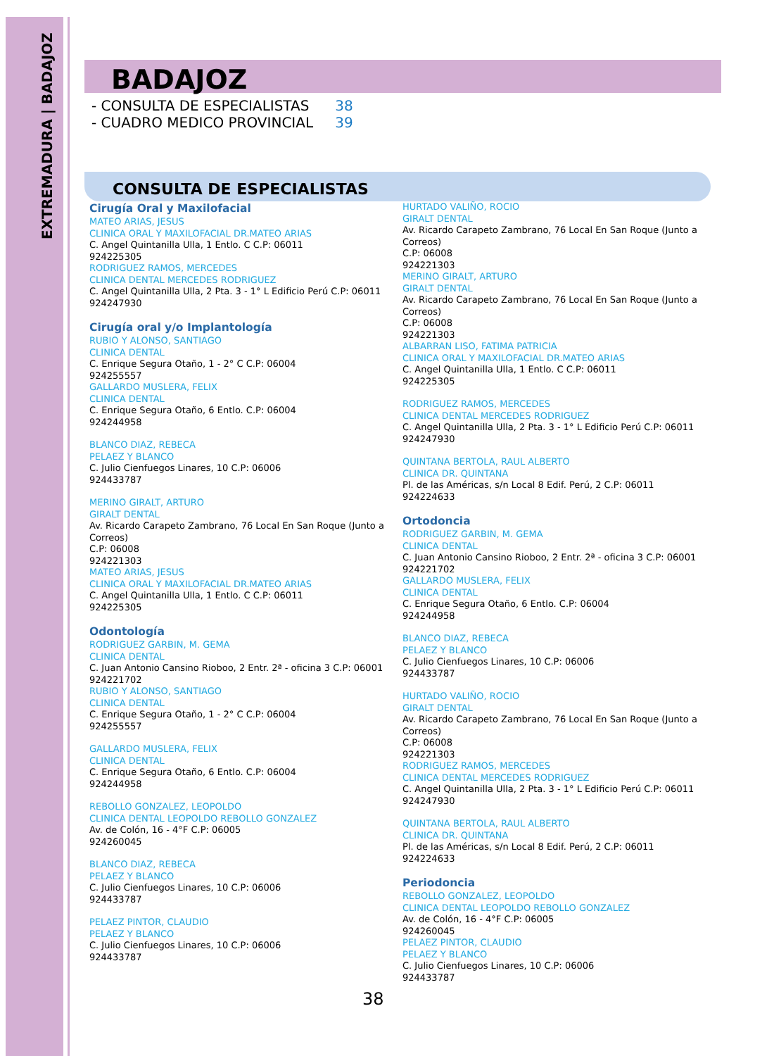EXTREMADURA | BADAJOZ
BADAJOZ
- CONSULTA DE ESPECIALISTAS 38
- CUADRO MEDICO PROVINCIAL 39
CONSULTA DE ESPECIALISTAS
Cirugía Oral y Maxilofacial
MATEO ARIAS, JESUS
CLINICA ORAL Y MAXILOFACIAL DR.MATEO ARIAS
C. Angel Quintanilla Ulla, 1 Entlo. C C.P: 06011
924225305
RODRIGUEZ RAMOS, MERCEDES
CLINICA DENTAL MERCEDES RODRIGUEZ
C. Angel Quintanilla Ulla, 2 Pta. 3 - 1° L Edificio Perú C.P: 06011
924247930
Cirugía oral y/o Implantología
RUBIO Y ALONSO, SANTIAGO
CLINICA DENTAL
C. Enrique Segura Otaño, 1 - 2° C C.P: 06004
924255557
GALLARDO MUSLERA, FELIX
CLINICA DENTAL
C. Enrique Segura Otaño, 6 Entlo. C.P: 06004
924244958
BLANCO DIAZ, REBECA
PELAEZ Y BLANCO
C. Julio Cienfuegos Linares, 10 C.P: 06006
924433787
MERINO GIRALT, ARTURO
GIRALT DENTAL
Av. Ricardo Carapeto Zambrano, 76 Local En San Roque (Junto a Correos)
C.P: 06008
924221303
MATEO ARIAS, JESUS
CLINICA ORAL Y MAXILOFACIAL DR.MATEO ARIAS
C. Angel Quintanilla Ulla, 1 Entlo. C C.P: 06011
924225305
Odontología
RODRIGUEZ GARBIN, M. GEMA
CLINICA DENTAL
C. Juan Antonio Cansino Rioboo, 2 Entr. 2ª - oficina 3 C.P: 06001
924221702
RUBIO Y ALONSO, SANTIAGO
CLINICA DENTAL
C. Enrique Segura Otaño, 1 - 2° C C.P: 06004
924255557
GALLARDO MUSLERA, FELIX
CLINICA DENTAL
C. Enrique Segura Otaño, 6 Entlo. C.P: 06004
924244958
REBOLLO GONZALEZ, LEOPOLDO
CLINICA DENTAL LEOPOLDO REBOLLO GONZALEZ
Av. de Colón, 16 - 4°F C.P: 06005
924260045
BLANCO DIAZ, REBECA
PELAEZ Y BLANCO
C. Julio Cienfuegos Linares, 10 C.P: 06006
924433787
PELAEZ PINTOR, CLAUDIO
PELAEZ Y BLANCO
C. Julio Cienfuegos Linares, 10 C.P: 06006
924433787
HURTADO VALIÑO, ROCIO
GIRALT DENTAL
Av. Ricardo Carapeto Zambrano, 76 Local En San Roque (Junto a Correos)
C.P: 06008
924221303
MERINO GIRALT, ARTURO
GIRALT DENTAL
Av. Ricardo Carapeto Zambrano, 76 Local En San Roque (Junto a Correos)
C.P: 06008
924221303
ALBARRAN LISO, FATIMA PATRICIA
CLINICA ORAL Y MAXILOFACIAL DR.MATEO ARIAS
C. Angel Quintanilla Ulla, 1 Entlo. C C.P: 06011
924225305
RODRIGUEZ RAMOS, MERCEDES
CLINICA DENTAL MERCEDES RODRIGUEZ
C. Angel Quintanilla Ulla, 2 Pta. 3 - 1° L Edificio Perú C.P: 06011
924247930
QUINTANA BERTOLA, RAUL ALBERTO
CLINICA DR. QUINTANA
Pl. de las Américas, s/n Local 8 Edif. Perú, 2 C.P: 06011
924224633
Ortodoncia
RODRIGUEZ GARBIN, M. GEMA
CLINICA DENTAL
C. Juan Antonio Cansino Rioboo, 2 Entr. 2ª - oficina 3 C.P: 06001
924221702
GALLARDO MUSLERA, FELIX
CLINICA DENTAL
C. Enrique Segura Otaño, 6 Entlo. C.P: 06004
924244958
BLANCO DIAZ, REBECA
PELAEZ Y BLANCO
C. Julio Cienfuegos Linares, 10 C.P: 06006
924433787
HURTADO VALIÑO, ROCIO
GIRALT DENTAL
Av. Ricardo Carapeto Zambrano, 76 Local En San Roque (Junto a Correos)
C.P: 06008
924221303
RODRIGUEZ RAMOS, MERCEDES
CLINICA DENTAL MERCEDES RODRIGUEZ
C. Angel Quintanilla Ulla, 2 Pta. 3 - 1° L Edificio Perú C.P: 06011
924247930
QUINTANA BERTOLA, RAUL ALBERTO
CLINICA DR. QUINTANA
Pl. de las Américas, s/n Local 8 Edif. Perú, 2 C.P: 06011
924224633
Periodoncia
REBOLLO GONZALEZ, LEOPOLDO
CLINICA DENTAL LEOPOLDO REBOLLO GONZALEZ
Av. de Colón, 16 - 4°F C.P: 06005
924260045
PELAEZ PINTOR, CLAUDIO
PELAEZ Y BLANCO
C. Julio Cienfuegos Linares, 10 C.P: 06006
924433787
38